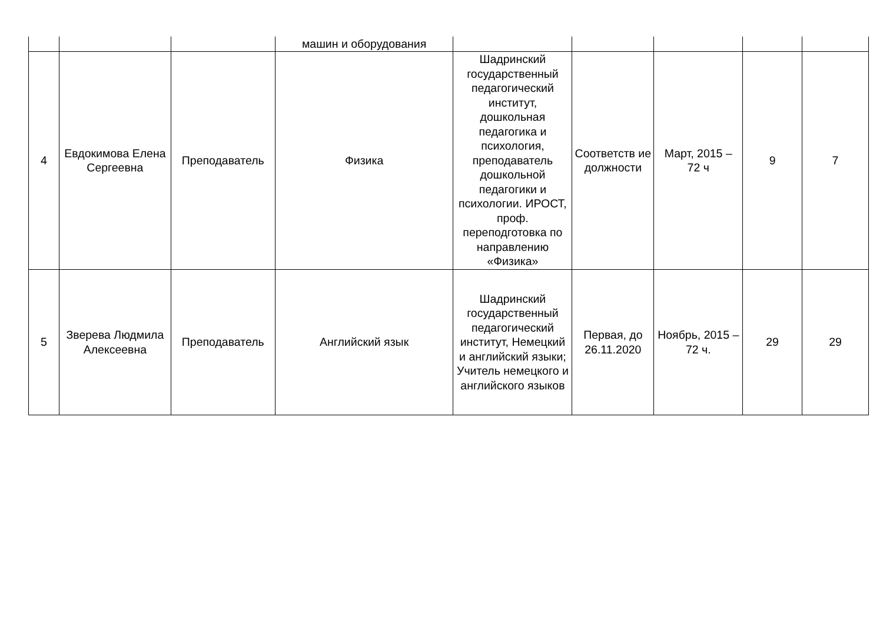| | | | машин и оборудования | | | | | |
| 4 | Евдокимова Елена Сергеевна | Преподаватель | Физика | Шадринский государственный педагогический институт, дошкольная педагогика и психология, преподаватель дошкольной педагогики и психологии. ИРОСТ, проф. переподготовка по направлению «Физика» | Соответств ие должности | Март, 2015 – 72 ч | 9 | 7 |
| 5 | Зверева Людмила Алексеевна | Преподаватель | Английский язык | Шадринский государственный педагогический институт, Немецкий и английский языки; Учитель немецкого и английского языков | Первая, до 26.11.2020 | Ноябрь, 2015 – 72 ч. | 29 | 29 |